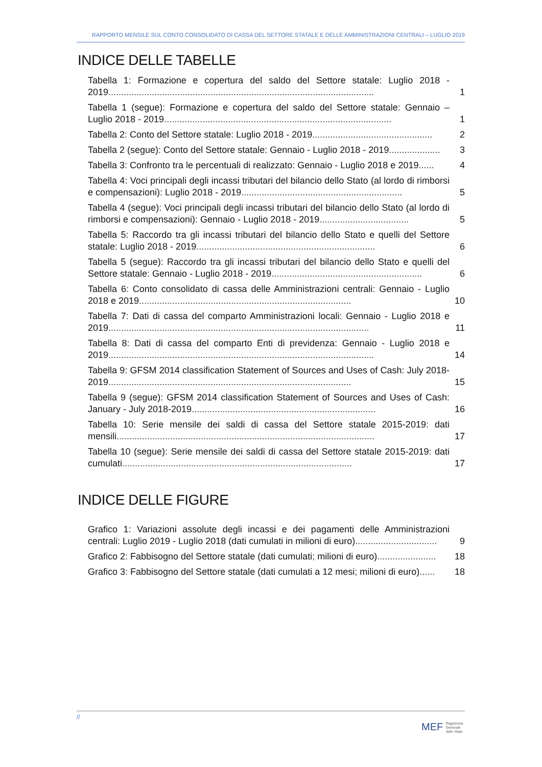RAPPORTO MENSILE SUL CONTO CONSOLIDATO DI CASSA DEL SETTORE STATALE E DELLE AMMINISTRAZIONI CENTRALI – LUGLIO 2019
INDICE DELLE TABELLE
Tabella 1: Formazione e copertura del saldo del Settore statale: Luglio 2018 - 2019........................................................................................................
1
Tabella 1 (segue): Formazione e copertura del saldo del Settore statale: Gennaio – Luglio 2018 - 2019.........................................................................................
1
Tabella 2: Conto del Settore statale: Luglio 2018 - 2019...............................................
2
Tabella 2 (segue): Conto del Settore statale: Gennaio - Luglio 2018 - 2019....................
3
Tabella 3: Confronto tra le percentuali di realizzato: Gennaio - Luglio 2018 e 2019......
4
Tabella 4: Voci principali degli incassi tributari del bilancio dello Stato (al lordo di rimborsi e compensazioni): Luglio 2018 - 2019...............................................................
5
Tabella 4 (segue): Voci principali degli incassi tributari del bilancio dello Stato (al lordo di rimborsi e compensazioni): Gennaio - Luglio 2018 - 2019...................................
5
Tabella 5: Raccordo tra gli incassi tributari del bilancio dello Stato e quelli del Settore statale: Luglio 2018 - 2019......................................................................
6
Tabella 5 (segue): Raccordo tra gli incassi tributari del bilancio dello Stato e quelli del Settore statale: Gennaio - Luglio 2018 - 2019...........................................................
6
Tabella 6: Conto consolidato di cassa delle Amministrazioni centrali: Gennaio - Luglio 2018 e 2019...................................................................................
10
Tabella 7: Dati di cassa del comparto Amministrazioni locali: Gennaio - Luglio 2018 e 2019......................................................................................................
11
Tabella 8: Dati di cassa del comparto Enti di previdenza: Gennaio - Luglio 2018 e 2019........................................................................................................
14
Tabella 9: GFSM 2014 classification Statement of Sources and Uses of Cash: July 2018-2019...............................................................................................
15
Tabella 9 (segue): GFSM 2014 classification Statement of Sources and Uses of Cash: January - July 2018-2019........................................................................
16
Tabella 10: Serie mensile dei saldi di cassa del Settore statale 2015-2019: dati mensili.....................................................................................................
17
Tabella 10 (segue): Serie mensile dei saldi di cassa del Settore statale 2015-2019: dati cumulati..........................................................................................
17
INDICE DELLE FIGURE
Grafico 1: Variazioni assolute degli incassi e dei pagamenti delle Amministrazioni centrali: Luglio 2019 - Luglio 2018 (dati cumulati in milioni di euro)................................
9
Grafico 2: Fabbisogno del Settore statale (dati cumulati; milioni di euro).......................
18
Grafico 3: Fabbisogno del Settore statale (dati cumulati a 12 mesi; milioni di euro)......
18
//
MEF Ragioneria
Generale
dello Stato